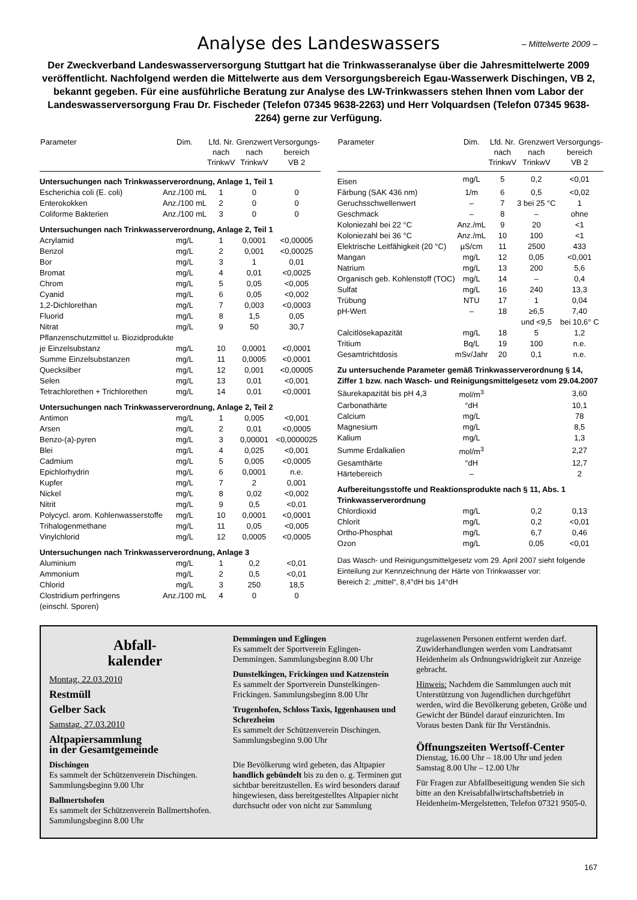Analyse des Landeswassers – Mittelwerte 2009 –
Der Zweckverband Landeswasserversorgung Stuttgart hat die Trinkwasseranalyse über die Jahresmittelwerte 2009 veröffentlicht. Nachfolgend werden die Mittelwerte aus dem Versorgungsbereich Egau-Wasserwerk Dischingen, VB 2, bekannt gegeben. Für eine ausführliche Beratung zur Analyse des LW-Trinkwassers stehen Ihnen vom Labor der Landeswasserversorgung Frau Dr. Fischeder (Telefon 07345 9638-2263) und Herr Volquardsen (Telefon 07345 9638-2264) gerne zur Verfügung.
| Parameter | Dim. | Lfd. Nr. nach TrinkwV | Grenzwert nach TrinkwV | Versorgungs- bereich VB 2 |
| --- | --- | --- | --- | --- |
| Untersuchungen nach Trinkwasserverordnung, Anlage 1, Teil 1 | | | | |
| Escherichia coli (E. coli) | Anz./100 mL | 1 | 0 | 0 |
| Enterokokken | Anz./100 mL | 2 | 0 | 0 |
| Coliforme Bakterien | Anz./100 mL | 3 | 0 | 0 |
| Untersuchungen nach Trinkwasserverordnung, Anlage 2, Teil 1 | | | | |
| Acrylamid | mg/L | 1 | 0,0001 | <0,00005 |
| Benzol | mg/L | 2 | 0,001 | <0,00025 |
| Bor | mg/L | 3 | 1 | 0,01 |
| Bromat | mg/L | 4 | 0,01 | <0,0025 |
| Chrom | mg/L | 5 | 0,05 | <0,005 |
| Cyanid | mg/L | 6 | 0,05 | <0,002 |
| 1,2-Dichlorethan | mg/L | 7 | 0,003 | <0,0003 |
| Fluorid | mg/L | 8 | 1,5 | 0,05 |
| Nitrat | mg/L | 9 | 50 | 30,7 |
| Pflanzenschutzmittel u. Biozidprodukte | | | | |
| je Einzelsubstanz | mg/L | 10 | 0,0001 | <0,0001 |
| Summe Einzelsubstanzen | mg/L | 11 | 0,0005 | <0,0001 |
| Quecksilber | mg/L | 12 | 0,001 | <0,00005 |
| Selen | mg/L | 13 | 0,01 | <0,001 |
| Tetrachlorethen + Trichlorethen | mg/L | 14 | 0,01 | <0,0001 |
| Untersuchungen nach Trinkwasserverordnung, Anlage 2, Teil 2 | | | | |
| Antimon | mg/L | 1 | 0,005 | <0,001 |
| Arsen | mg/L | 2 | 0,01 | <0,0005 |
| Benzo-(a)-pyren | mg/L | 3 | 0,00001 | <0,0000025 |
| Blei | mg/L | 4 | 0,025 | <0,001 |
| Cadmium | mg/L | 5 | 0,005 | <0,0005 |
| Epichlorhydrin | mg/L | 6 | 0,0001 | n.e. |
| Kupfer | mg/L | 7 | 2 | 0,001 |
| Nickel | mg/L | 8 | 0,02 | <0,002 |
| Nitrit | mg/L | 9 | 0,5 | <0,01 |
| Polycycl. arom. Kohlenwasserstoffe | mg/L | 10 | 0,0001 | <0,0001 |
| Trihalogenmethane | mg/L | 11 | 0,05 | <0,005 |
| Vinylchlorid | mg/L | 12 | 0,0005 | <0,0005 |
| Untersuchungen nach Trinkwasserverordnung, Anlage 3 | | | | |
| Aluminium | mg/L | 1 | 0,2 | <0,01 |
| Ammonium | mg/L | 2 | 0,5 | <0,01 |
| Chlorid | mg/L | 3 | 250 | 18,5 |
| Clostridium perfringens (einschl. Sporen) | Anz./100 mL | 4 | 0 | 0 |
| Parameter | Dim. | Lfd. Nr. nach TrinkwV | Grenzwert nach TrinkwV | Versorgungs- bereich VB 2 |
| --- | --- | --- | --- | --- |
| Eisen | mg/L | 5 | 0,2 | <0,01 |
| Färbung (SAK 436 nm) | 1/m | 6 | 0,5 | <0,02 |
| Geruchsschwellenwert | – | 7 | 3 bei 25 °C | 1 |
| Geschmack | – | 8 | – | ohne |
| Koloniezahl bei 22 °C | Anz./mL | 9 | 20 | <1 |
| Koloniezahl bei 36 °C | Anz./mL | 10 | 100 | <1 |
| Elektrische Leitfähigkeit (20 °C) | µS/cm | 11 | 2500 | 433 |
| Mangan | mg/L | 12 | 0,05 | <0,001 |
| Natrium | mg/L | 13 | 200 | 5,6 |
| Organisch geb. Kohlenstoff (TOC) | mg/L | 14 | – | 0,4 |
| Sulfat | mg/L | 16 | 240 | 13,3 |
| Trübung | NTU | 17 | 1 | 0,04 |
| pH-Wert | – | 18 | ≥6,5 und <9,5 | 7,40 bei 10,6° C |
| Calcitlösekapazität | mg/L | 18 | 5 | 1,2 |
| Tritium | Bq/L | 19 | 100 | n.e. |
| Gesamtrichtdosis | mSv/Jahr | 20 | 0,1 | n.e. |
| Zu untersuchende Parameter gemäß Trinkwasserverordnung § 14, Ziffer 1 bzw. nach Wasch- und Reinigungsmittelgesetz vom 29.04.2007 | | | | |
| Säurekapazität bis pH 4,3 | mol/m<sup>3</sup> | | | 3,60 |
| Carbonathärte | °dH | | | 10,1 |
| Calcium | mg/L | | | 78 |
| Magnesium | mg/L | | | 8,5 |
| Kalium | mg/L | | | 1,3 |
| Summe Erdalkalien | mol/m<sup>3</sup> | | | 2,27 |
| Gesamthärte | °dH | | | 12,7 |
| Härtebereich | – | | | 2 |
| Aufbereitungsstoffe und Reaktionsprodukte nach § 11, Abs. 1 Trinkwasserverordnung | | | | |
| Chlordioxid | mg/L | | 0,2 | 0,13 |
| Chlorit | mg/L | | 0,2 | <0,01 |
| Ortho-Phosphat | mg/L | | 6,7 | 0,46 |
| Ozon | mg/L | | 0,05 | <0,01 |
Das Wasch- und Reinigungsmittelgesetz vom 29. April 2007 sieht folgende Einteilung zur Kennzeichnung der Härte von Trinkwasser vor:
Bereich 2: „mittel“, 8,4°dH bis 14°dH
Abfall-
kalender
Montag, 22.03.2010
Restmüll
Gelber Sack
Samstag, 27.03.2010
Altpapiersammlung
in der Gesamtgemeinde
Dischingen
Es sammelt der Schützenverein Dischingen. Sammlungsbeginn 9.00 Uhr
Ballmertshofen
Es sammelt der Schützenverein Ballmertshofen. Sammlungsbeginn 8.00 Uhr
Demmingen und Eglingen
Es sammelt der Sportverein Eglingen-Demmingen. Sammlungsbeginn 8.00 Uhr
Dunstelkingen, Frickingen und Katzenstein
Es sammelt der Sportverein Dunstelkingen-Frickingen. Sammlungsbeginn 8.00 Uhr
Trugenhofen, Schloss Taxis, Iggenhausen und Schrezheim
Es sammelt der Schützenverein Dischingen. Sammlungsbeginn 9.00 Uhr
Die Bevölkerung wird gebeten, das Altpapier handlich gebündelt bis zu den o. g. Terminen gut sichtbar bereitzustellen. Es wird besonders darauf hingewiesen, dass bereitgestelltes Altpapier nicht durchsucht oder von nicht zur Sammlung
zugelassenen Personen entfernt werden darf. Zuwiderhandlungen werden vom Landratsamt Heidenheim als Ordnungswidrigkeit zur Anzeige gebracht.
Hinweis: Nachdem die Sammlungen auch mit Unterstützung von Jugendlichen durchgeführt werden, wird die Bevölkerung gebeten, Größe und Gewicht der Bündel darauf einzurichten. Im Voraus besten Dank für Ihr Verständnis.
Öffnungszeiten Wertsoff-Center
Dienstag, 16.00 Uhr – 18.00 Uhr und jeden Samstag 8.00 Uhr – 12.00 Uhr
Für Fragen zur Abfallbeseitigung wenden Sie sich bitte an den Kreisabfallwirtschaftsbetrieb in Heidenheim-Mergelstetten, Telefon 07321 9505-0.
167